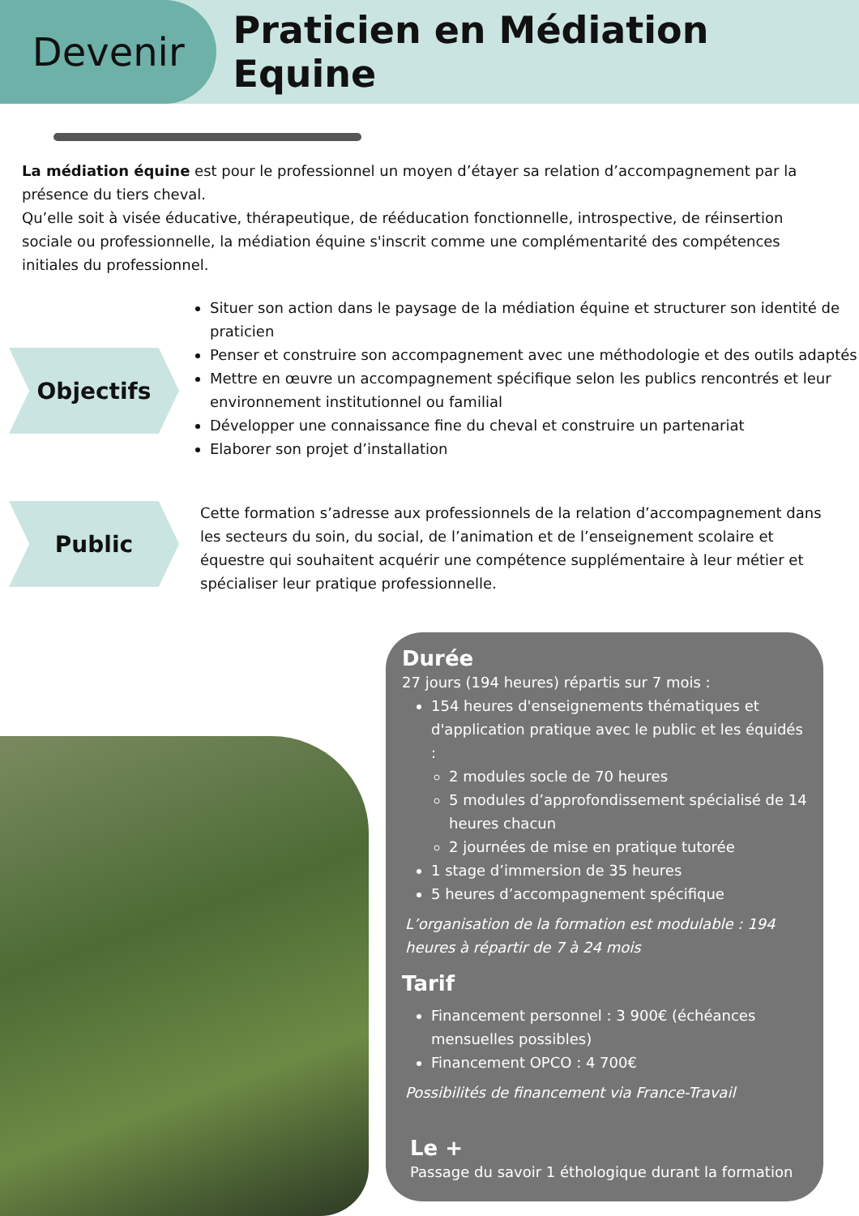Devenir
Praticien en Médiation Equine
La médiation équine est pour le professionnel un moyen d’étayer sa relation d’accompagnement par la présence du tiers cheval.
Qu’elle soit à visée éducative, thérapeutique, de rééducation fonctionnelle, introspective, de réinsertion sociale ou professionnelle, la médiation équine s'inscrit comme une complémentarité des compétences initiales du professionnel.
Objectifs
Situer son action dans le paysage de la médiation équine et structurer son identité de praticien
Penser et construire son accompagnement avec une méthodologie et des outils adaptés
Mettre en œuvre un accompagnement spécifique selon les publics rencontrés et leur environnement institutionnel ou familial
Développer une connaissance fine du cheval et construire un partenariat
Elaborer son projet d’installation
Public
Cette formation s’adresse aux professionnels de la relation d’accompagnement dans les secteurs du soin, du social, de l’animation et de l’enseignement scolaire et équestre qui souhaitent acquérir une compétence supplémentaire à leur métier et spécialiser leur pratique professionnelle.
Durée
27 jours (194 heures) répartis sur 7 mois :
154 heures d'enseignements thématiques et d'application pratique avec le public et les équidés :
2 modules socle de 70 heures
5 modules d’approfondissement spécialisé de 14 heures chacun
2 journées de mise en pratique tutorée
1 stage d’immersion de 35 heures
5 heures d’accompagnement spécifique
L’organisation de la formation est modulable : 194 heures à répartir de 7 à 24 mois
Tarif
Financement personnel : 3 900€ (échéances mensuelles possibles)
Financement OPCO : 4 700€
Possibilités de financement via France-Travail
Le +
Passage du savoir 1 éthologique durant la formation